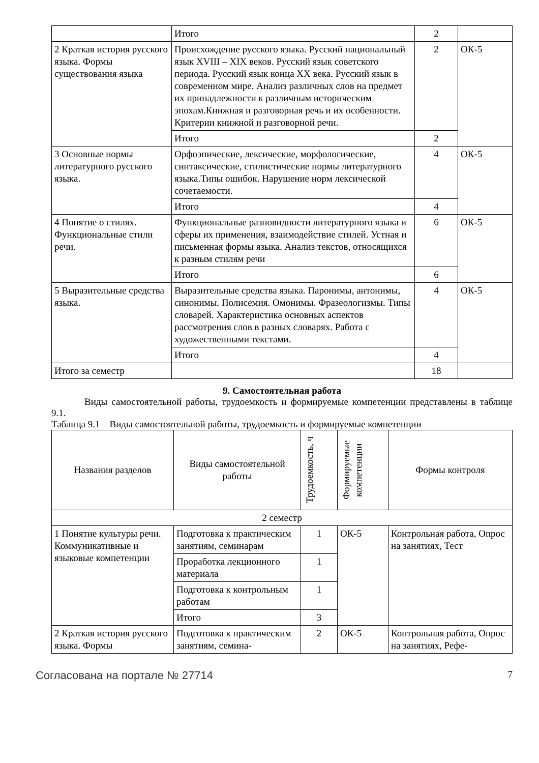| | Итого | 2 | |
| 2 Краткая история русского языка. Формы существования языка | Происхождение русского языка. Русский национальный язык XVIII – XIX веков. Русский язык советского периода. Русский язык конца XX века. Русский язык в современном мире. Анализ различных слов на предмет их принадлежности к различным историческим эпохам.Книжная и разговорная речь и их особенности. Критерии книжной и разговорной речи. | 2 | ОК-5 |
| | Итого | 2 | |
| 3 Основные нормы литературного русского языка. | Орфоэпические, лексические, морфологические, синтаксические, стилистические нормы литературного языка.Типы ошибок. Нарушение норм лексической сочетаемости. | 4 | ОК-5 |
| | Итого | 4 | |
| 4 Понятие о стилях. Функциональные стили речи. | Функциональные разновидности литературного языка и сферы их применения, взаимодействие стилей. Устная и письменная формы языка. Анализ текстов, относящихся к разным стилям речи | 6 | ОК-5 |
| | Итого | 6 | |
| 5 Выразительные средства языка. | Выразительные средства языка. Паронимы, антонимы, синонимы. Полисемия. Омонимы. Фразеологизмы. Типы словарей. Характеристика основных аспектов рассмотрения слов в разных словарях. Работа с художественными текстами. | 4 | ОК-5 |
| | Итого | 4 | |
| Итого за семестр | | 18 | |
9. Самостоятельная работа
Виды самостоятельной работы, трудоемкость и формируемые компетенции представлены в таблице 9.1.
Таблица 9.1 – Виды самостоятельной работы, трудоемкость и формируемые компетенции
| Названия разделов | Виды самостоятельной работы | Трудоемкость, ч | Формируемые компетенции | Формы контроля |
| --- | --- | --- | --- | --- |
| 2 семестр | | | | |
| 1 Понятие культуры речи. Коммуникативные и языковые компетенции | Подготовка к практическим занятиям, семинарам | 1 | ОК-5 | Контрольная работа, Опрос на занятиях, Тест |
| | Проработка лекционного материала | 1 | | |
| | Подготовка к контрольным работам | 1 | | |
| | Итого | 3 | | |
| 2 Краткая история русского языка. Формы | Подготовка к практическим занятиям, семина- | 2 | ОК-5 | Контрольная работа, Опрос на занятиях, Рефе- |
Согласована на портале № 27714 7